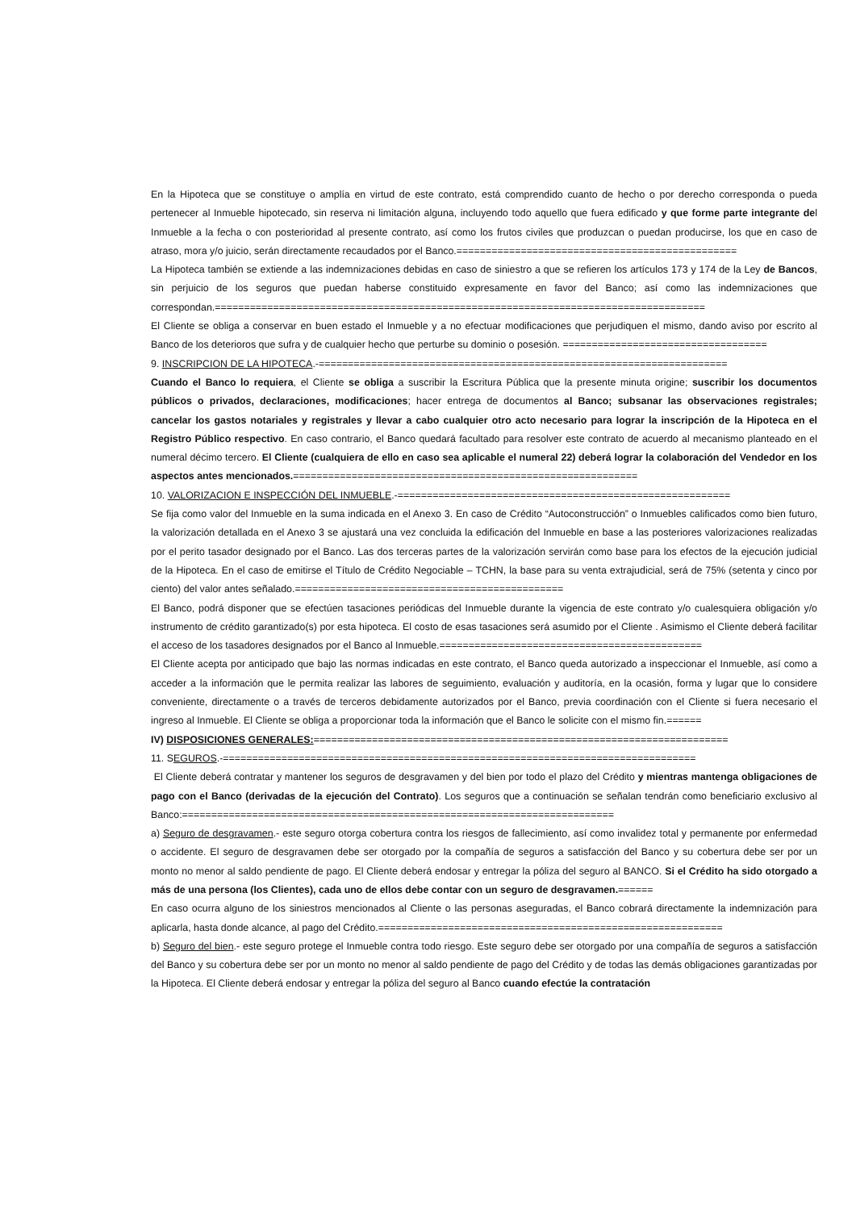En la Hipoteca que se constituye o amplía en virtud de este contrato, está comprendido cuanto de hecho o por derecho corresponda o pueda pertenecer al Inmueble hipotecado, sin reserva ni limitación alguna, incluyendo todo aquello que fuera edificado y que forme parte integrante del Inmueble a la fecha o con posterioridad al presente contrato, así como los frutos civiles que produzcan o puedan producirse, los que en caso de atraso, mora y/o juicio, serán directamente recaudados por el Banco.================================================
La Hipoteca también se extiende a las indemnizaciones debidas en caso de siniestro a que se refieren los artículos 173 y 174 de la Ley de Bancos, sin perjuicio de los seguros que puedan haberse constituido expresamente en favor del Banco; así como las indemnizaciones que correspondan.====================================================================================
El Cliente se obliga a conservar en buen estado el Inmueble y a no efectuar modificaciones que perjudiquen el mismo, dando aviso por escrito al Banco de los deterioros que sufra y de cualquier hecho que perturbe su dominio o posesión. ===================================
9. INSCRIPCION DE LA HIPOTECA.-======================================================================
Cuando el Banco lo requiera, el Cliente se obliga a suscribir la Escritura Pública que la presente minuta origine; suscribir los documentos públicos o privados, declaraciones, modificaciones; hacer entrega de documentos al Banco; subsanar las observaciones registrales; cancelar los gastos notariales y registrales y llevar a cabo cualquier otro acto necesario para lograr la inscripción de la Hipoteca en el Registro Público respectivo. En caso contrario, el Banco quedará facultado para resolver este contrato de acuerdo al mecanismo planteado en el numeral décimo tercero. El Cliente (cualquiera de ello en caso sea aplicable el numeral 22) deberá lograr la colaboración del Vendedor en los aspectos antes mencionados.===========================================================
10. VALORIZACION E INSPECCIÓN DEL INMUEBLE.-=========================================================
Se fija como valor del Inmueble en la suma indicada en el Anexo 3. En caso de Crédito “Autoconstrucción” o Inmuebles calificados como bien futuro, la valorización detallada en el Anexo 3 se ajustará una vez concluida la edificación del Inmueble en base a las posteriores valorizaciones realizadas por el perito tasador designado por el Banco. Las dos terceras partes de la valorización servirán como base para los efectos de la ejecución judicial de la Hipoteca. En el caso de emitirse el Título de Crédito Negociable – TCHN, la base para su venta extrajudicial, será de 75% (setenta y cinco por ciento) del valor antes señalado.==============================================
El Banco, podrá disponer que se efectúen tasaciones periódicas del Inmueble durante la vigencia de este contrato y/o cualesquiera obligación y/o instrumento de crédito garantizado(s) por esta hipoteca. El costo de esas tasaciones será asumido por el Cliente . Asimismo el Cliente deberá facilitar el acceso de los tasadores designados por el Banco al Inmueble.=============================================
El Cliente acepta por anticipado que bajo las normas indicadas en este contrato, el Banco queda autorizado a inspeccionar el Inmueble, así como a acceder a la información que le permita realizar las labores de seguimiento, evaluación y auditoría, en la ocasión, forma y lugar que lo considere conveniente, directamente o a través de terceros debidamente autorizados por el Banco, previa coordinación con el Cliente si fuera necesario el ingreso al Inmueble. El Cliente se obliga a proporcionar toda la información que el Banco le solicite con el mismo fin.======
IV) DISPOSICIONES GENERALES:=======================================================================
11. SEGUROS.-=================================================================================
El Cliente deberá contratar y mantener los seguros de desgravamen y del bien por todo el plazo del Crédito y mientras mantenga obligaciones de pago con el Banco (derivadas de la ejecución del Contrato). Los seguros que a continuación se señalan tendrán como beneficiario exclusivo al Banco:==========================================================================
a) Seguro de desgravamen.- este seguro otorga cobertura contra los riesgos de fallecimiento, así como invalidez total y permanente por enfermedad o accidente. El seguro de desgravamen debe ser otorgado por la compañía de seguros a satisfacción del Banco y su cobertura debe ser por un monto no menor al saldo pendiente de pago. El Cliente deberá endosar y entregar la póliza del seguro al BANCO. Si el Crédito ha sido otorgado a más de una persona (los Clientes), cada uno de ellos debe contar con un seguro de desgravamen.======
En caso ocurra alguno de los siniestros mencionados al Cliente o las personas aseguradas, el Banco cobrará directamente la indemnización para aplicarla, hasta donde alcance, al pago del Crédito.===========================================================
b) Seguro del bien.- este seguro protege el Inmueble contra todo riesgo. Este seguro debe ser otorgado por una compañía de seguros a satisfacción del Banco y su cobertura debe ser por un monto no menor al saldo pendiente de pago del Crédito y de todas las demás obligaciones garantizadas por la Hipoteca. El Cliente deberá endosar y entregar la póliza del seguro al Banco cuando efectúe la contratación